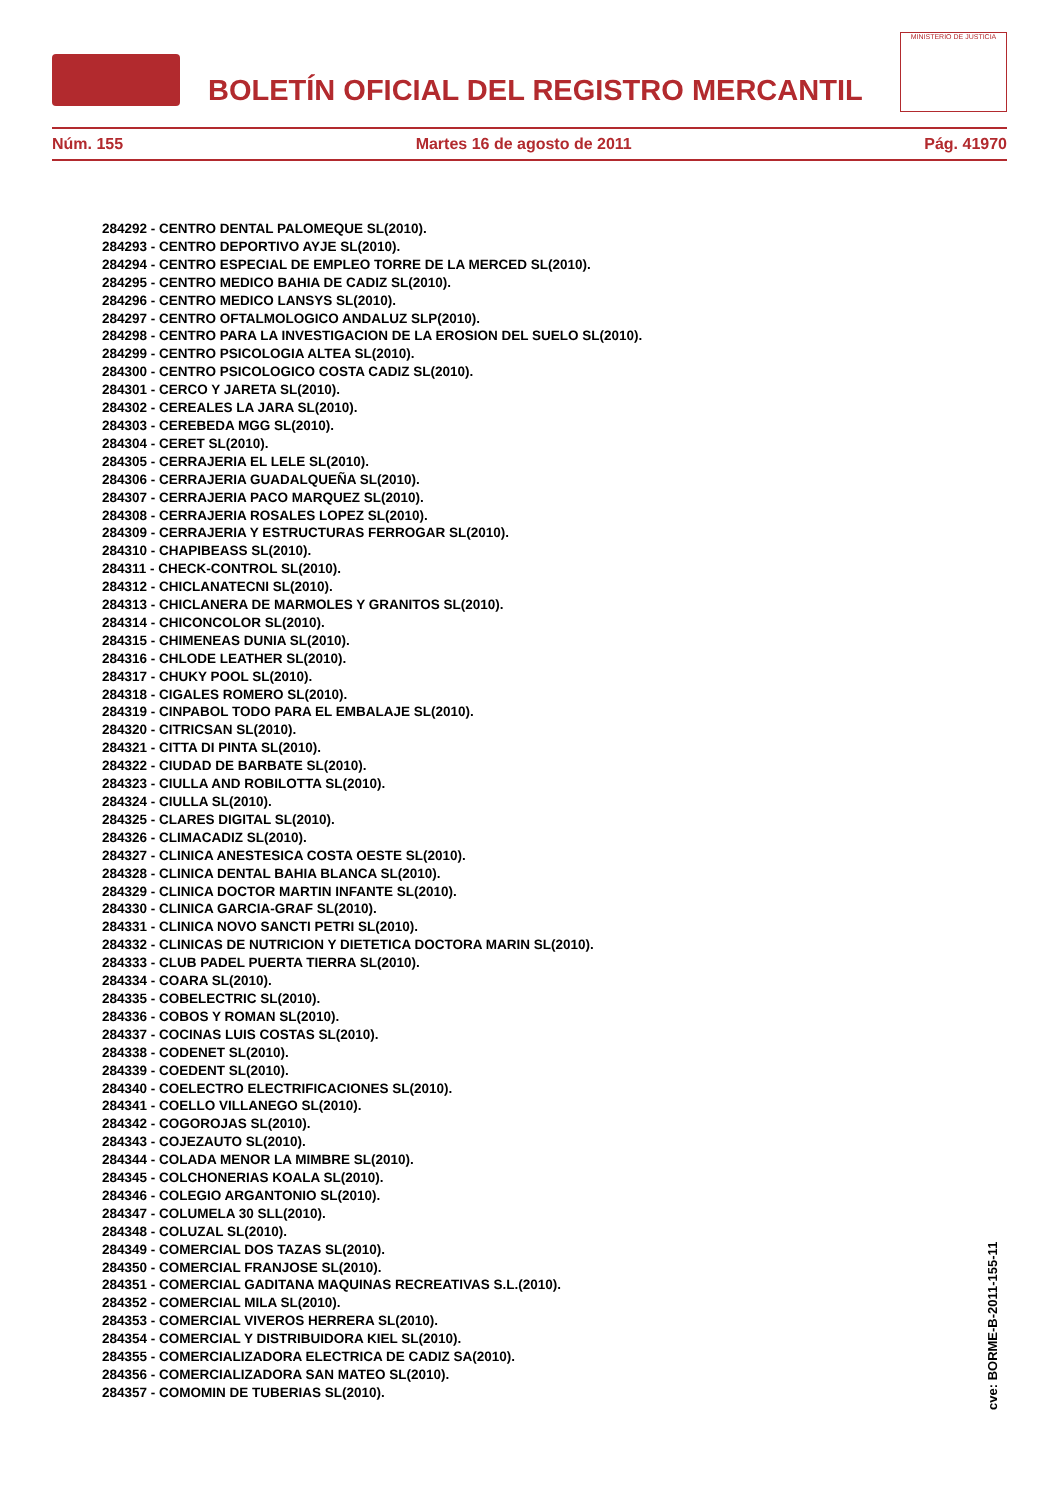BOLETÍN OFICIAL DEL REGISTRO MERCANTIL
MINISTERIO DE JUSTICIA
Núm. 155 Martes 16 de agosto de 2011 Pág. 41970
284292 - CENTRO DENTAL PALOMEQUE SL(2010).
284293 - CENTRO DEPORTIVO AYJE SL(2010).
284294 - CENTRO ESPECIAL DE EMPLEO TORRE DE LA MERCED SL(2010).
284295 - CENTRO MEDICO BAHIA DE CADIZ SL(2010).
284296 - CENTRO MEDICO LANSYS SL(2010).
284297 - CENTRO OFTALMOLOGICO ANDALUZ SLP(2010).
284298 - CENTRO PARA LA INVESTIGACION DE LA EROSION DEL SUELO SL(2010).
284299 - CENTRO PSICOLOGIA ALTEA SL(2010).
284300 - CENTRO PSICOLOGICO COSTA CADIZ SL(2010).
284301 - CERCO Y JARETA SL(2010).
284302 - CEREALES LA JARA SL(2010).
284303 - CEREBEDA MGG SL(2010).
284304 - CERET SL(2010).
284305 - CERRAJERIA EL LELE SL(2010).
284306 - CERRAJERIA GUADALQUEÑA SL(2010).
284307 - CERRAJERIA PACO MARQUEZ SL(2010).
284308 - CERRAJERIA ROSALES LOPEZ SL(2010).
284309 - CERRAJERIA Y ESTRUCTURAS FERROGAR SL(2010).
284310 - CHAPIBEASS SL(2010).
284311 - CHECK-CONTROL SL(2010).
284312 - CHICLANATECNI SL(2010).
284313 - CHICLANERA DE MARMOLES Y GRANITOS SL(2010).
284314 - CHICONCOLOR SL(2010).
284315 - CHIMENEAS DUNIA SL(2010).
284316 - CHLODE LEATHER SL(2010).
284317 - CHUKY POOL SL(2010).
284318 - CIGALES ROMERO SL(2010).
284319 - CINPABOL TODO PARA EL EMBALAJE SL(2010).
284320 - CITRICSAN SL(2010).
284321 - CITTA DI PINTA SL(2010).
284322 - CIUDAD DE BARBATE SL(2010).
284323 - CIULLA AND ROBILOTTA SL(2010).
284324 - CIULLA SL(2010).
284325 - CLARES DIGITAL SL(2010).
284326 - CLIMACADIZ SL(2010).
284327 - CLINICA ANESTESICA COSTA OESTE SL(2010).
284328 - CLINICA DENTAL BAHIA BLANCA SL(2010).
284329 - CLINICA DOCTOR MARTIN INFANTE SL(2010).
284330 - CLINICA GARCIA-GRAF SL(2010).
284331 - CLINICA NOVO SANCTI PETRI SL(2010).
284332 - CLINICAS DE NUTRICION Y DIETETICA DOCTORA MARIN SL(2010).
284333 - CLUB PADEL PUERTA TIERRA SL(2010).
284334 - COARA SL(2010).
284335 - COBELECTRIC SL(2010).
284336 - COBOS Y ROMAN SL(2010).
284337 - COCINAS LUIS COSTAS SL(2010).
284338 - CODENET SL(2010).
284339 - COEDENT SL(2010).
284340 - COELECTRO ELECTRIFICACIONES SL(2010).
284341 - COELLO VILLANEGO SL(2010).
284342 - COGOROJAS SL(2010).
284343 - COJEZAUTO SL(2010).
284344 - COLADA MENOR LA MIMBRE SL(2010).
284345 - COLCHONERIAS KOALA SL(2010).
284346 - COLEGIO ARGANTONIO SL(2010).
284347 - COLUMELA 30 SLL(2010).
284348 - COLUZAL SL(2010).
284349 - COMERCIAL DOS TAZAS SL(2010).
284350 - COMERCIAL FRANJOSE SL(2010).
284351 - COMERCIAL GADITANA MAQUINAS RECREATIVAS S.L.(2010).
284352 - COMERCIAL MILA SL(2010).
284353 - COMERCIAL VIVEROS HERRERA SL(2010).
284354 - COMERCIAL Y DISTRIBUIDORA KIEL SL(2010).
284355 - COMERCIALIZADORA ELECTRICA DE CADIZ SA(2010).
284356 - COMERCIALIZADORA SAN MATEO SL(2010).
284357 - COMOMIN DE TUBERIAS SL(2010).
cve: BORME-B-2011-155-11